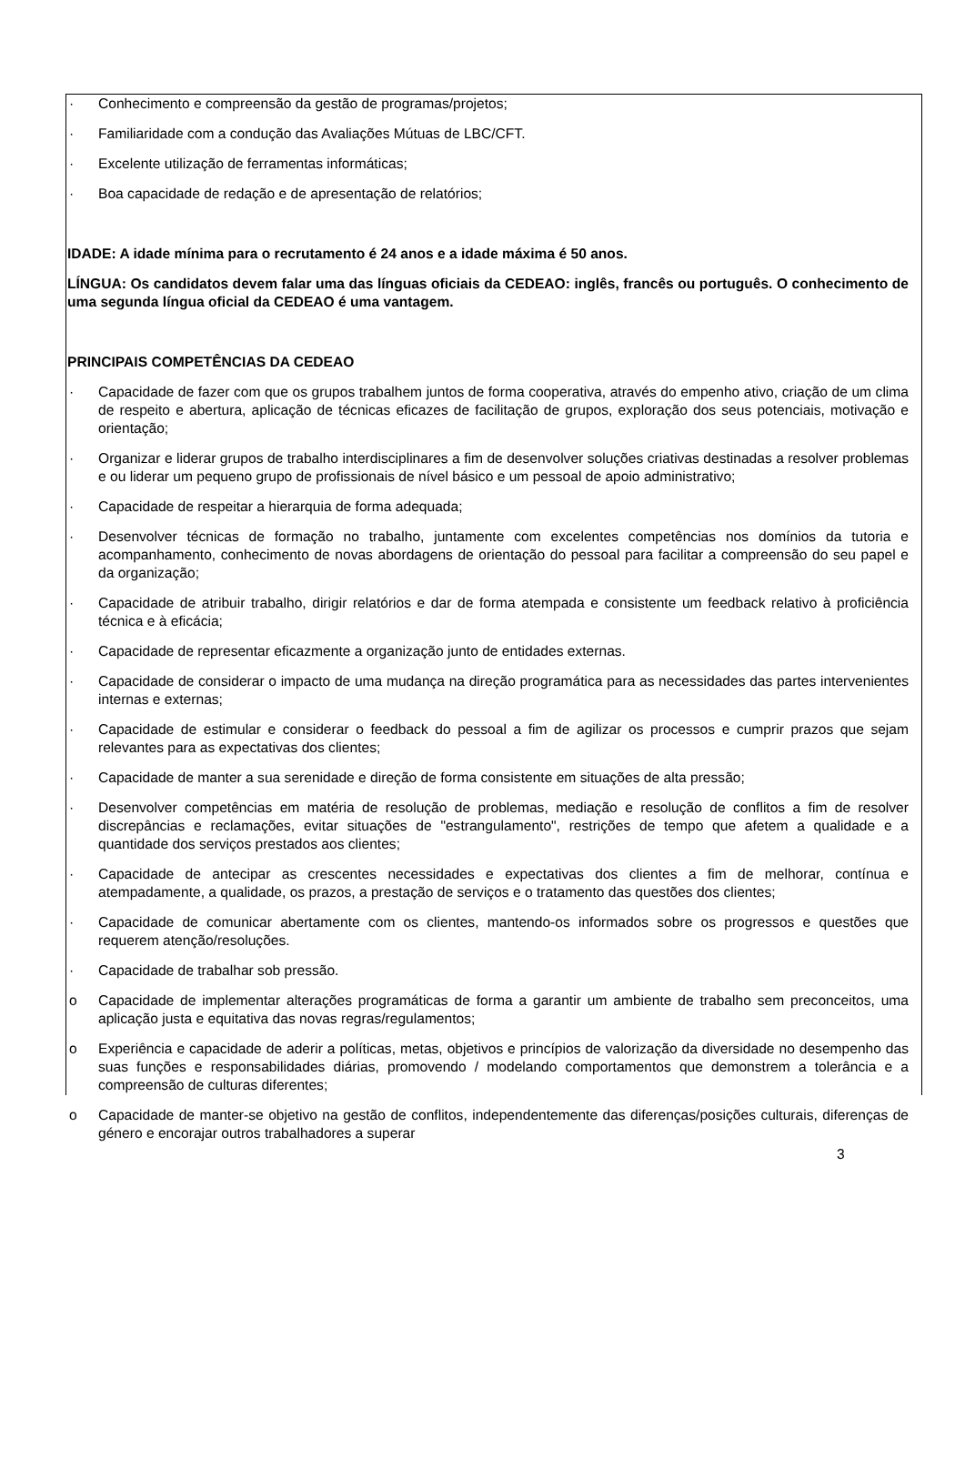· Conhecimento e compreensão da gestão de programas/projetos;
· Familiaridade com a condução das Avaliações Mútuas de LBC/CFT.
· Excelente utilização de ferramentas informáticas;
· Boa capacidade de redação e de apresentação de relatórios;
IDADE: A idade mínima para o recrutamento é 24 anos e a idade máxima é 50 anos.
LÍNGUA: Os candidatos devem falar uma das línguas oficiais da CEDEAO: inglês, francês ou português. O conhecimento de uma segunda língua oficial da CEDEAO é uma vantagem.
PRINCIPAIS COMPETÊNCIAS DA CEDEAO
· Capacidade de fazer com que os grupos trabalhem juntos de forma cooperativa, através do empenho ativo, criação de um clima de respeito e abertura, aplicação de técnicas eficazes de facilitação de grupos, exploração dos seus potenciais, motivação e orientação;
· Organizar e liderar grupos de trabalho interdisciplinares a fim de desenvolver soluções criativas destinadas a resolver problemas e ou liderar um pequeno grupo de profissionais de nível básico e um pessoal de apoio administrativo;
· Capacidade de respeitar a hierarquia de forma adequada;
· Desenvolver técnicas de formação no trabalho, juntamente com excelentes competências nos domínios da tutoria e acompanhamento, conhecimento de novas abordagens de orientação do pessoal para facilitar a compreensão do seu papel e da organização;
· Capacidade de atribuir trabalho, dirigir relatórios e dar de forma atempada e consistente um feedback relativo à proficiência técnica e à eficácia;
· Capacidade de representar eficazmente a organização junto de entidades externas.
· Capacidade de considerar o impacto de uma mudança na direção programática para as necessidades das partes intervenientes internas e externas;
· Capacidade de estimular e considerar o feedback do pessoal a fim de agilizar os processos e cumprir prazos que sejam relevantes para as expectativas dos clientes;
· Capacidade de manter a sua serenidade e direção de forma consistente em situações de alta pressão;
· Desenvolver competências em matéria de resolução de problemas, mediação e resolução de conflitos a fim de resolver discrepâncias e reclamações, evitar situações de "estrangulamento", restrições de tempo que afetem a qualidade e a quantidade dos serviços prestados aos clientes;
· Capacidade de antecipar as crescentes necessidades e expectativas dos clientes a fim de melhorar, contínua e atempadamente, a qualidade, os prazos, a prestação de serviços e o tratamento das questões dos clientes;
· Capacidade de comunicar abertamente com os clientes, mantendo-os informados sobre os progressos e questões que requerem atenção/resoluções.
· Capacidade de trabalhar sob pressão.
o Capacidade de implementar alterações programáticas de forma a garantir um ambiente de trabalho sem preconceitos, uma aplicação justa e equitativa das novas regras/regulamentos;
o Experiência e capacidade de aderir a políticas, metas, objetivos e princípios de valorização da diversidade no desempenho das suas funções e responsabilidades diárias, promovendo / modelando comportamentos que demonstrem a tolerância e a compreensão de culturas diferentes;
o Capacidade de manter-se objetivo na gestão de conflitos, independentemente das diferenças/posições culturais, diferenças de género e encorajar outros trabalhadores a superar
3